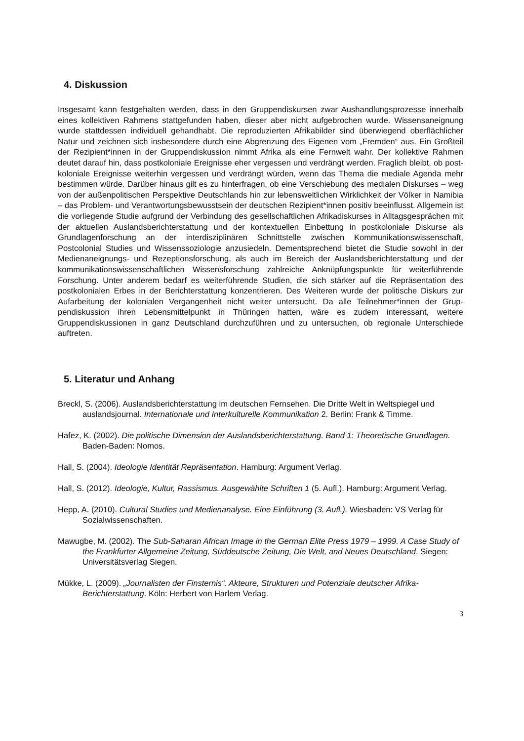4. Diskussion
Insgesamt kann festgehalten werden, dass in den Gruppendiskursen zwar Aushandlungspro­zesse innerhalb eines kollektiven Rahmens stattgefunden haben, dieser aber nicht aufgebro­chen wurde. Wissensaneignung wurde stattdessen individuell gehandhabt. Die reproduzierten Afrikabilder sind überwiegend oberflächlicher Natur und zeichnen sich insbesondere durch eine Abgrenzung des Eigenen vom „Fremden“ aus. Ein Großteil der Rezipient*innen in der Grup­pendiskussion nimmt Afrika als eine Fernwelt wahr. Der kollektive Rahmen deutet darauf hin, dass postkoloniale Ereignisse eher vergessen und verdrängt werden. Fraglich bleibt, ob post­koloniale Ereignisse weiterhin vergessen und verdrängt würden, wenn das Thema die mediale Agenda mehr bestimmen würde. Darüber hinaus gilt es zu hinterfragen, ob eine Verschiebung des medialen Diskurses – weg von der außenpolitischen Perspektive Deutschlands hin zur lebensweltlichen Wirklichkeit der Völker in Namibia – das Problem- und Verantwortungsbe­wusstsein der deutschen Rezipient*innen positiv beeinflusst. Allgemein ist die vorliegende Stu­die aufgrund der Verbindung des gesellschaftlichen Afrikadiskurses in Alltagsgesprächen mit der aktuellen Auslandsberichterstattung und der kontextuellen Einbettung in postkoloniale Dis­kurse als Grundlagenforschung an der interdisziplinären Schnittstelle zwischen Kommunikati­onswissenschaft, Postcolonial Studies und Wissenssoziologie anzusiedeln. Dementsprechend bietet die Studie sowohl in der Medienaneignungs- und Rezeptionsforschung, als auch im Be­reich der Auslandsberichterstattung und der kommunikationswissenschaftlichen Wissensfor­schung zahlreiche Anknüpfungspunkte für weiterführende Forschung. Unter anderem bedarf es weiterführende Studien, die sich stärker auf die Repräsentation des postkolonialen Erbes in der Berichterstattung konzentrieren. Des Weiteren wurde der politische Diskurs zur Aufarbei­tung der kolonialen Vergangenheit nicht weiter untersucht. Da alle Teilnehmer*innen der Grup­pendiskussion ihren Lebensmittelpunkt in Thüringen hatten, wäre es zudem interessant, wei­tere Gruppendiskussionen in ganz Deutschland durchzuführen und zu untersuchen, ob regio­nale Unterschiede auftreten.
5. Literatur und Anhang
Breckl, S. (2006). Auslandsberichterstattung im deutschen Fernsehen. Die Dritte Welt in Weltspie­gel und auslandsjournal. Internationale und Interkulturelle Kommunikation 2. Berlin: Frank & Timme.
Hafez, K. (2002). Die politische Dimension der Auslandsberichterstattung. Band 1: Theoretische Grundlagen. Baden-Baden: Nomos.
Hall, S. (2004). Ideologie Identität Repräsentation. Hamburg: Argument Verlag.
Hall, S. (2012). Ideologie, Kultur, Rassismus. Ausgewählte Schriften 1 (5. Aufl.). Hamburg: Argu­ment Verlag.
Hepp, A. (2010). Cultural Studies und Medienanalyse. Eine Einführung (3. Aufl.). Wiesbaden: VS Verlag für Sozialwissenschaften.
Mawugbe, M. (2002). The Sub-Saharan African Image in the German Elite Press 1979 – 1999. A Case Study of the Frankfurter Allgemeine Zeitung, Süddeutsche Zeitung, Die Welt, and Neues Deutschland. Siegen: Universitätsverlag Siegen.
Mükke, L. (2009). „Journalisten der Finsternis“. Akteure, Strukturen und Potenziale deutscher Af­rika-Berichterstattung. Köln: Herbert von Harlem Verlag.
3